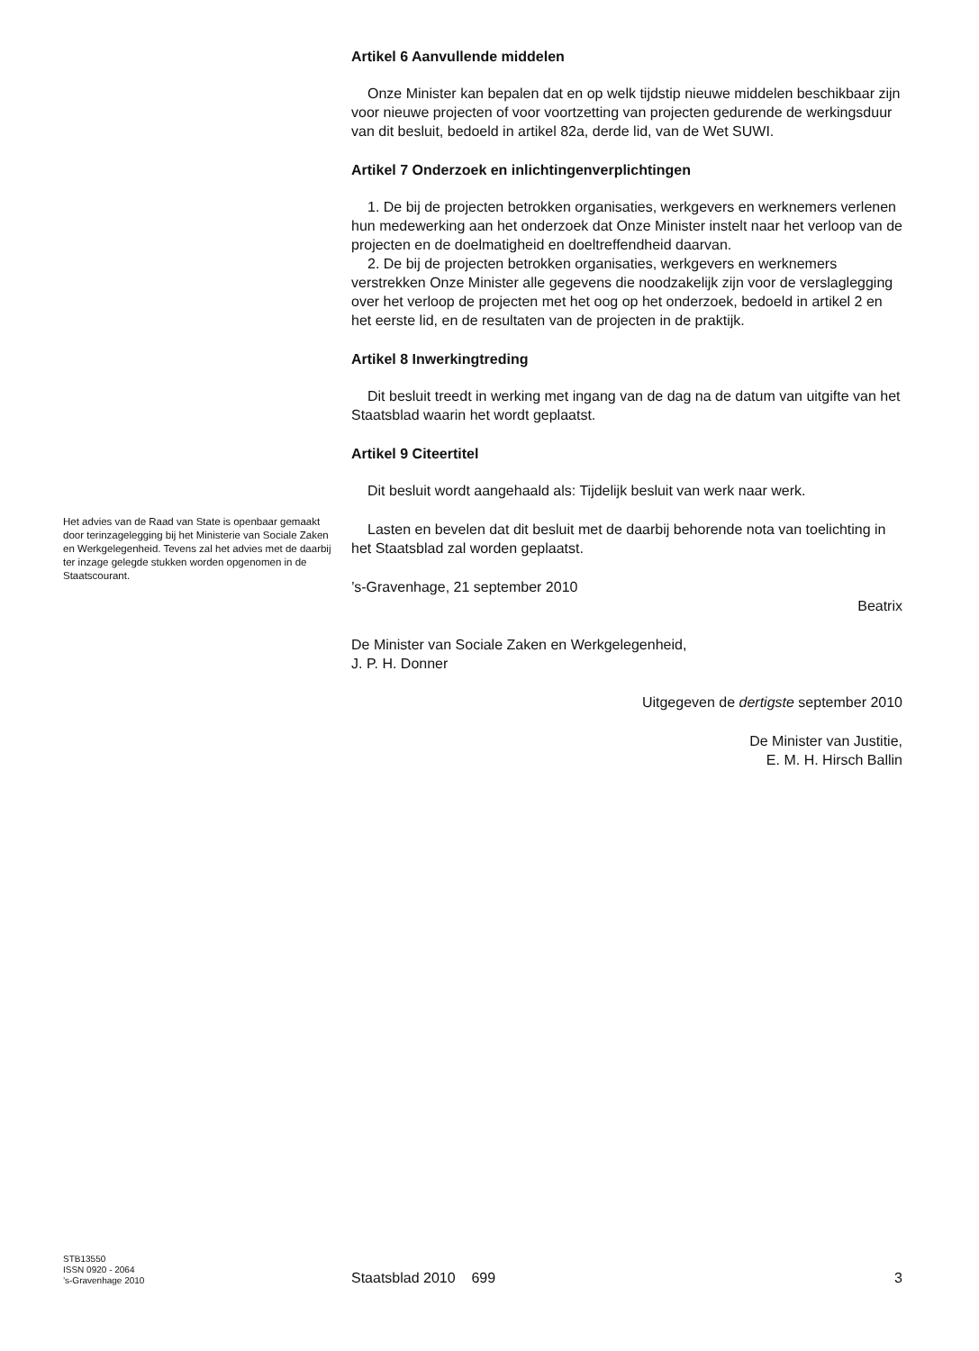Artikel 6 Aanvullende middelen
Onze Minister kan bepalen dat en op welk tijdstip nieuwe middelen beschikbaar zijn voor nieuwe projecten of voor voortzetting van projecten gedurende de werkingsduur van dit besluit, bedoeld in artikel 82a, derde lid, van de Wet SUWI.
Artikel 7 Onderzoek en inlichtingenverplichtingen
1. De bij de projecten betrokken organisaties, werkgevers en werknemers verlenen hun medewerking aan het onderzoek dat Onze Minister instelt naar het verloop van de projecten en de doelmatigheid en doeltreffendheid daarvan.
2. De bij de projecten betrokken organisaties, werkgevers en werknemers verstrekken Onze Minister alle gegevens die noodzakelijk zijn voor de verslaglegging over het verloop de projecten met het oog op het onderzoek, bedoeld in artikel 2 en het eerste lid, en de resultaten van de projecten in de praktijk.
Artikel 8 Inwerkingtreding
Dit besluit treedt in werking met ingang van de dag na de datum van uitgifte van het Staatsblad waarin het wordt geplaatst.
Artikel 9 Citeertitel
Dit besluit wordt aangehaald als: Tijdelijk besluit van werk naar werk.
Lasten en bevelen dat dit besluit met de daarbij behorende nota van toelichting in het Staatsblad zal worden geplaatst.
’s-Gravenhage, 21 september 2010
Beatrix
De Minister van Sociale Zaken en Werkgelegenheid,
J. P. H. Donner
Uitgegeven de dertigste september 2010
De Minister van Justitie,
E. M. H. Hirsch Ballin
Het advies van de Raad van State is openbaar gemaakt door terinzagelegging bij het Ministerie van Sociale Zaken en Werkgelegenheid. Tevens zal het advies met de daarbij ter inzage gelegde stukken worden opgenomen in de Staatscourant.
STB13550
ISSN 0920 - 2064
’s-Gravenhage 2010
Staatsblad 2010 699 3